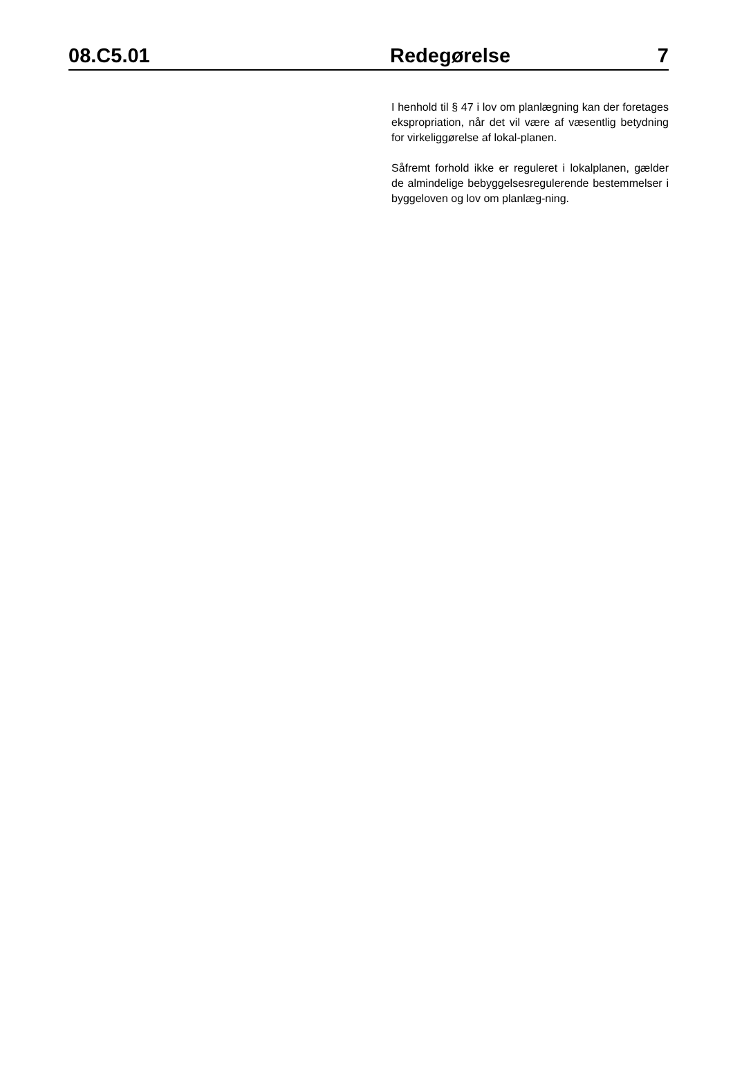08.C5.01 Redegørelse 7
I henhold til § 47 i lov om planlægning kan der foretages ekspropriation, når det vil være af væsentlig betydning for virkeliggørelse af lokal-planen.
Såfremt forhold ikke er reguleret i lokalplanen, gælder de almindelige bebyggelsesregulerende bestemmelser i byggeloven og lov om planlæg-ning.